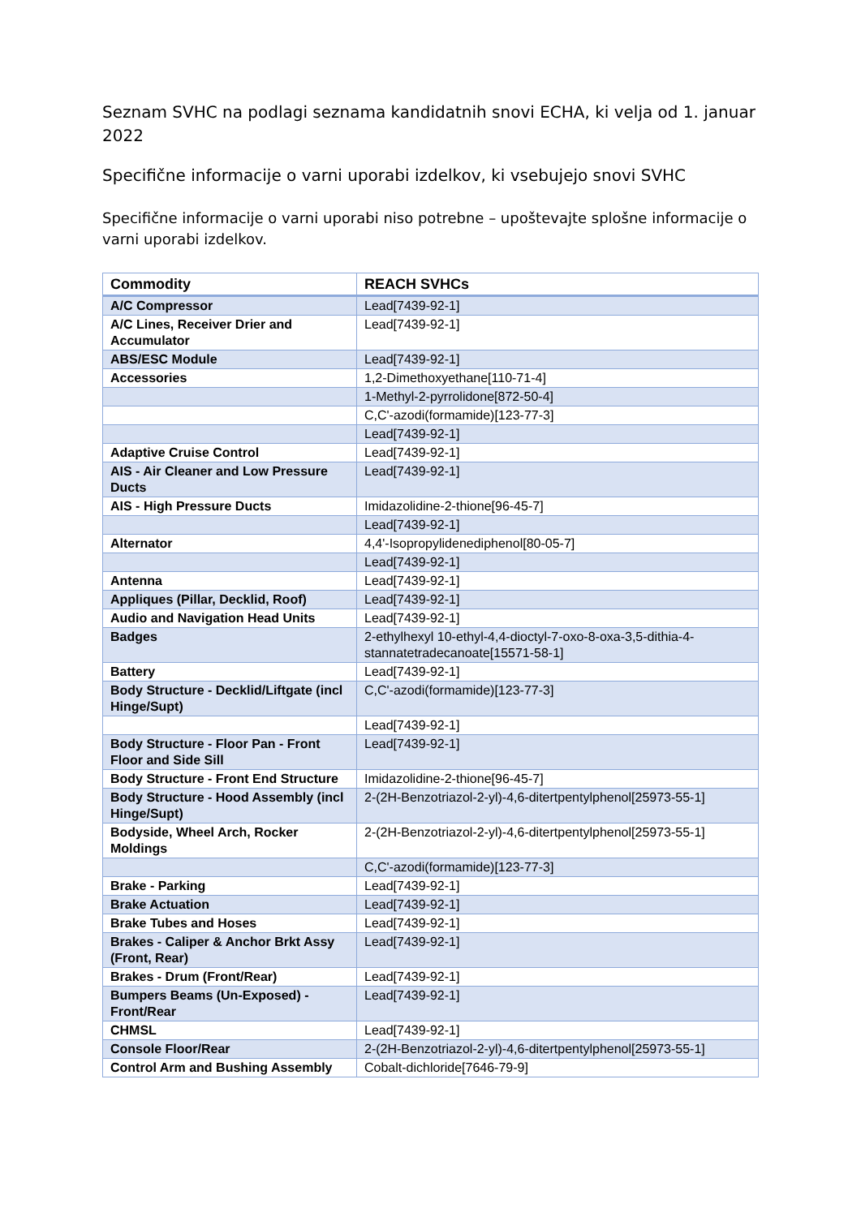Seznam SVHC na podlagi seznama kandidatnih snovi ECHA, ki velja od 1. januar 2022
Specifične informacije o varni uporabi izdelkov, ki vsebujejo snovi SVHC
Specifične informacije o varni uporabi niso potrebne – upoštevajte splošne informacije o varni uporabi izdelkov.
| Commodity | REACH SVHCs |
| --- | --- |
| A/C Compressor | Lead[7439-92-1] |
| A/C Lines, Receiver Drier and Accumulator | Lead[7439-92-1] |
| ABS/ESC Module | Lead[7439-92-1] |
| Accessories | 1,2-Dimethoxyethane[110-71-4] |
| | 1-Methyl-2-pyrrolidone[872-50-4] |
| | C,C'-azodi(formamide)[123-77-3] |
| | Lead[7439-92-1] |
| Adaptive Cruise Control | Lead[7439-92-1] |
| AIS - Air Cleaner and Low Pressure Ducts | Lead[7439-92-1] |
| AIS - High Pressure Ducts | Imidazolidine-2-thione[96-45-7] |
| | Lead[7439-92-1] |
| Alternator | 4,4'-Isopropylidenediphenol[80-05-7] |
| | Lead[7439-92-1] |
| Antenna | Lead[7439-92-1] |
| Appliques (Pillar, Decklid, Roof) | Lead[7439-92-1] |
| Audio and Navigation Head Units | Lead[7439-92-1] |
| Badges | 2-ethylhexyl 10-ethyl-4,4-dioctyl-7-oxo-8-oxa-3,5-dithia-4-stannatetradecanoate[15571-58-1] |
| Battery | Lead[7439-92-1] |
| Body Structure - Decklid/Liftgate (incl Hinge/Supt) | C,C'-azodi(formamide)[123-77-3] |
| | Lead[7439-92-1] |
| Body Structure - Floor Pan - Front Floor and Side Sill | Lead[7439-92-1] |
| Body Structure - Front End Structure | Imidazolidine-2-thione[96-45-7] |
| Body Structure - Hood Assembly (incl Hinge/Supt) | 2-(2H-Benzotriazol-2-yl)-4,6-ditertpentylphenol[25973-55-1] |
| Bodyside, Wheel Arch, Rocker Moldings | 2-(2H-Benzotriazol-2-yl)-4,6-ditertpentylphenol[25973-55-1] |
| | C,C'-azodi(formamide)[123-77-3] |
| Brake - Parking | Lead[7439-92-1] |
| Brake Actuation | Lead[7439-92-1] |
| Brake Tubes and Hoses | Lead[7439-92-1] |
| Brakes - Caliper & Anchor Brkt Assy (Front, Rear) | Lead[7439-92-1] |
| Brakes - Drum (Front/Rear) | Lead[7439-92-1] |
| Bumpers Beams (Un-Exposed) - Front/Rear | Lead[7439-92-1] |
| CHMSL | Lead[7439-92-1] |
| Console Floor/Rear | 2-(2H-Benzotriazol-2-yl)-4,6-ditertpentylphenol[25973-55-1] |
| Control Arm and Bushing Assembly | Cobalt-dichloride[7646-79-9] |